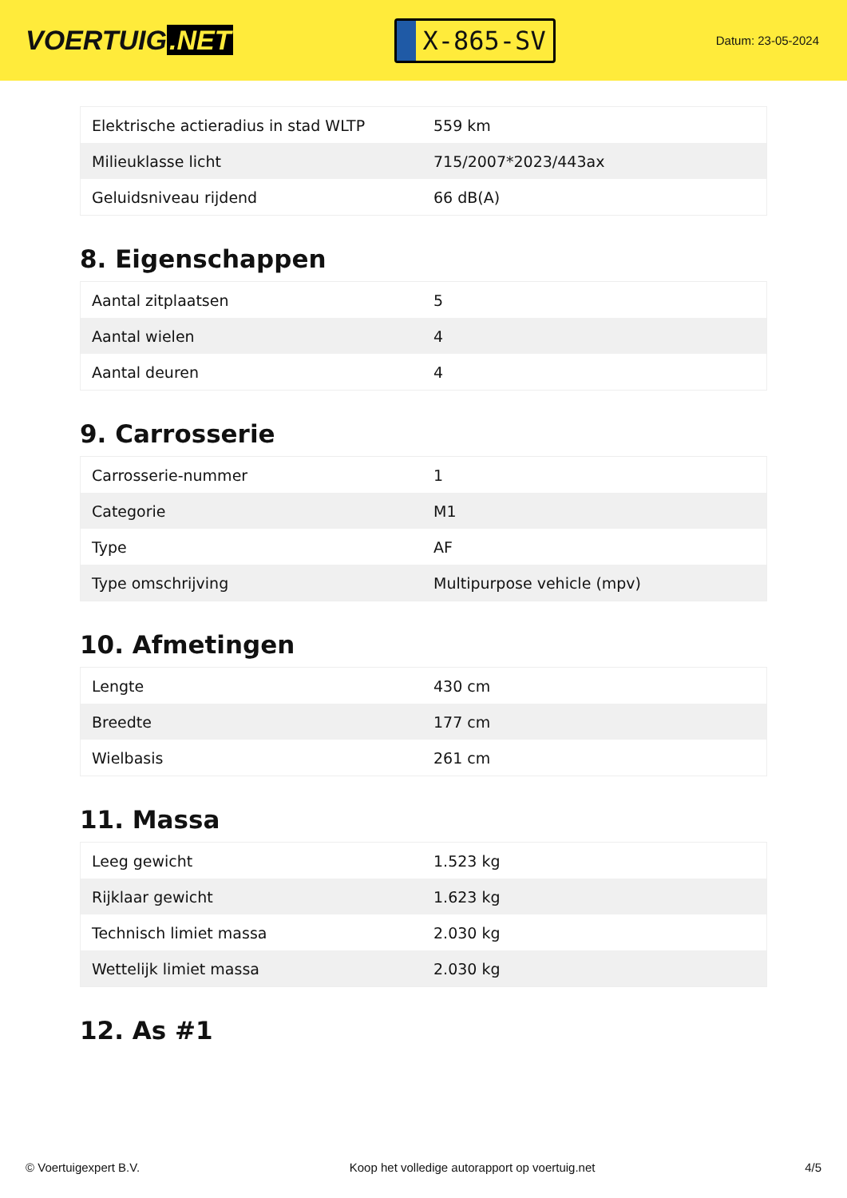VOERTUIG.NET
X-865-SV
Datum: 23-05-2024
| Elektrische actieradius in stad WLTP | 559 km |
| Milieuklasse licht | 715/2007*2023/443ax |
| Geluidsniveau rijdend | 66 dB(A) |
8. Eigenschappen
| Aantal zitplaatsen | 5 |
| Aantal wielen | 4 |
| Aantal deuren | 4 |
9. Carrosserie
| Carrosserie-nummer | 1 |
| Categorie | M1 |
| Type | AF |
| Type omschrijving | Multipurpose vehicle (mpv) |
10. Afmetingen
| Lengte | 430 cm |
| Breedte | 177 cm |
| Wielbasis | 261 cm |
11. Massa
| Leeg gewicht | 1.523 kg |
| Rijklaar gewicht | 1.623 kg |
| Technisch limiet massa | 2.030 kg |
| Wettelijk limiet massa | 2.030 kg |
12. As #1
© Voertuigexpert B.V. Koop het volledige autorapport op voertuig.net 4/5